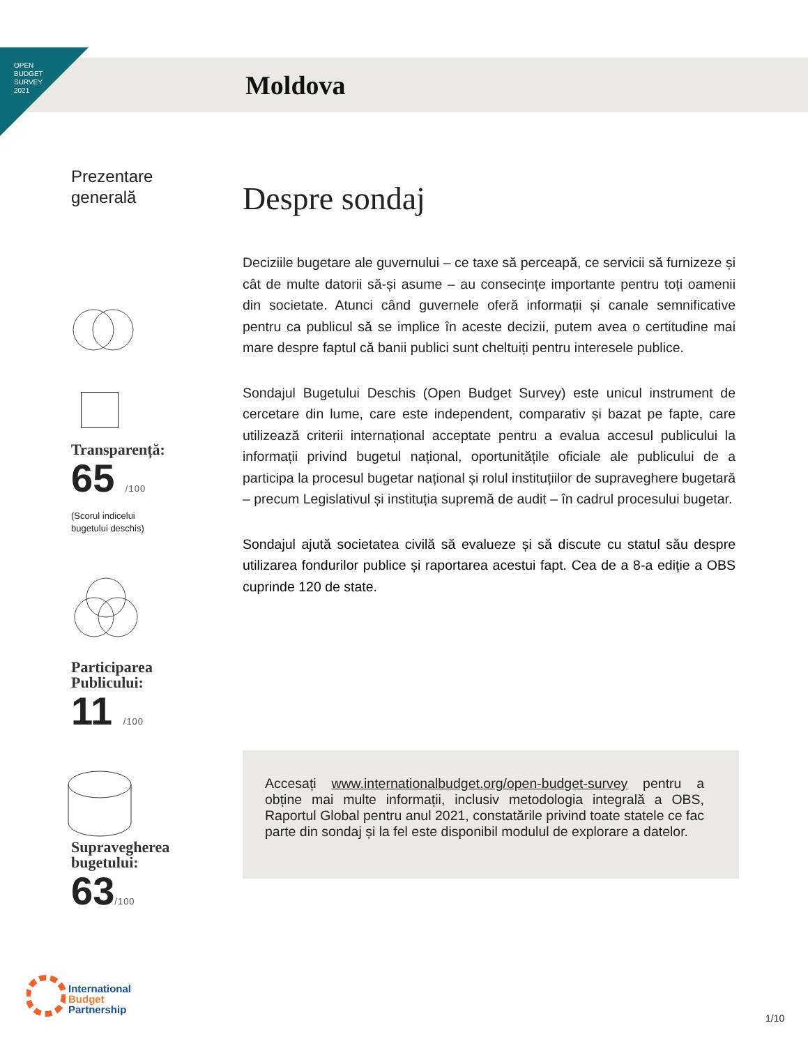OPEN
BUDGET
SURVEY
2021
Moldova
Prezentare
generală
Transparență:
65 /100
(Scorul indicelui
bugetului deschis)
Participarea
Publicului:
11 /100
Supravegherea
bugetului:
63/100
Despre sondaj
Deciziile bugetare ale guvernului – ce taxe să perceapă, ce servicii să furnizeze și cât de multe datorii să-și asume – au consecințe importante pentru toți oamenii din societate. Atunci când guvernele oferă informații și canale semnificative pentru ca publicul să se implice în aceste decizii, putem avea o certitudine mai mare despre faptul că banii publici sunt cheltuiți pentru interesele publice.
Sondajul Bugetului Deschis (Open Budget Survey) este unicul instrument de cercetare din lume, care este independent, comparativ și bazat pe fapte, care utilizează criterii internațional acceptate pentru a evalua accesul publicului la informații privind bugetul național, oportunitățile oficiale ale publicului de a participa la procesul bugetar național și rolul instituțiilor de supraveghere bugetară – precum Legislativul și instituția supremă de audit – în cadrul procesului bugetar.
Sondajul ajută societatea civilă să evalueze și să discute cu statul său despre utilizarea fondurilor publice și raportarea acestui fapt. Cea de a 8-a ediție a OBS cuprinde 120 de state.
Accesați www.internationalbudget.org/open-budget-survey pentru a obține mai multe informații, inclusiv metodologia integrală a OBS, Raportul Global pentru anul 2021, constatările privind toate statele ce fac parte din sondaj și la fel este disponibil modulul de explorare a datelor.
International
Budget
Partnership
1/10